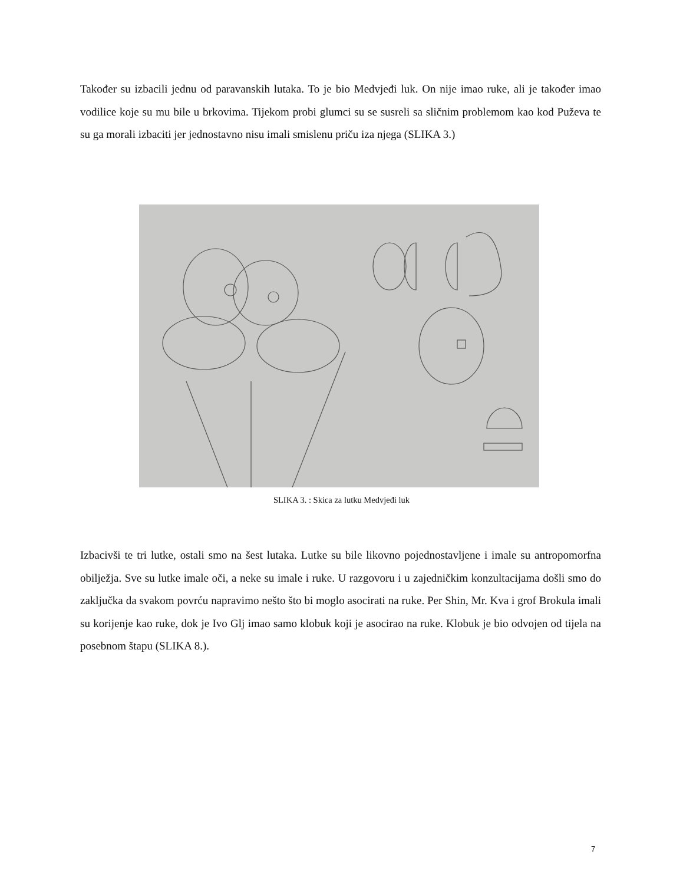Također su izbacili jednu od paravanskih lutaka. To je bio Medvjeđi luk. On nije imao ruke, ali je također imao vodilice koje su mu bile u brkovima. Tijekom probi glumci su se susreli sa sličnim problemom kao kod Puževa te su ga morali izbaciti jer jednostavno nisu imali smislenu priču iza njega (SLIKA 3.)
SLIKA 3. : Skica za lutku Medvjeđi luk
Izbacivši te tri lutke, ostali smo na šest lutaka. Lutke su bile likovno pojednostavljene i imale su antropomorfna obilježja. Sve su lutke imale oči, a neke su imale i ruke. U razgovoru i u zajedničkim konzultacijama došli smo do zaključka da svakom povrću napravimo nešto što bi moglo asocirati na ruke. Per Shin, Mr. Kva i grof Brokula imali su korijenje kao ruke, dok je Ivo Glj imao samo klobuk koji je asocirao na ruke. Klobuk je bio odvojen od tijela na posebnom štapu (SLIKA 8.).
7